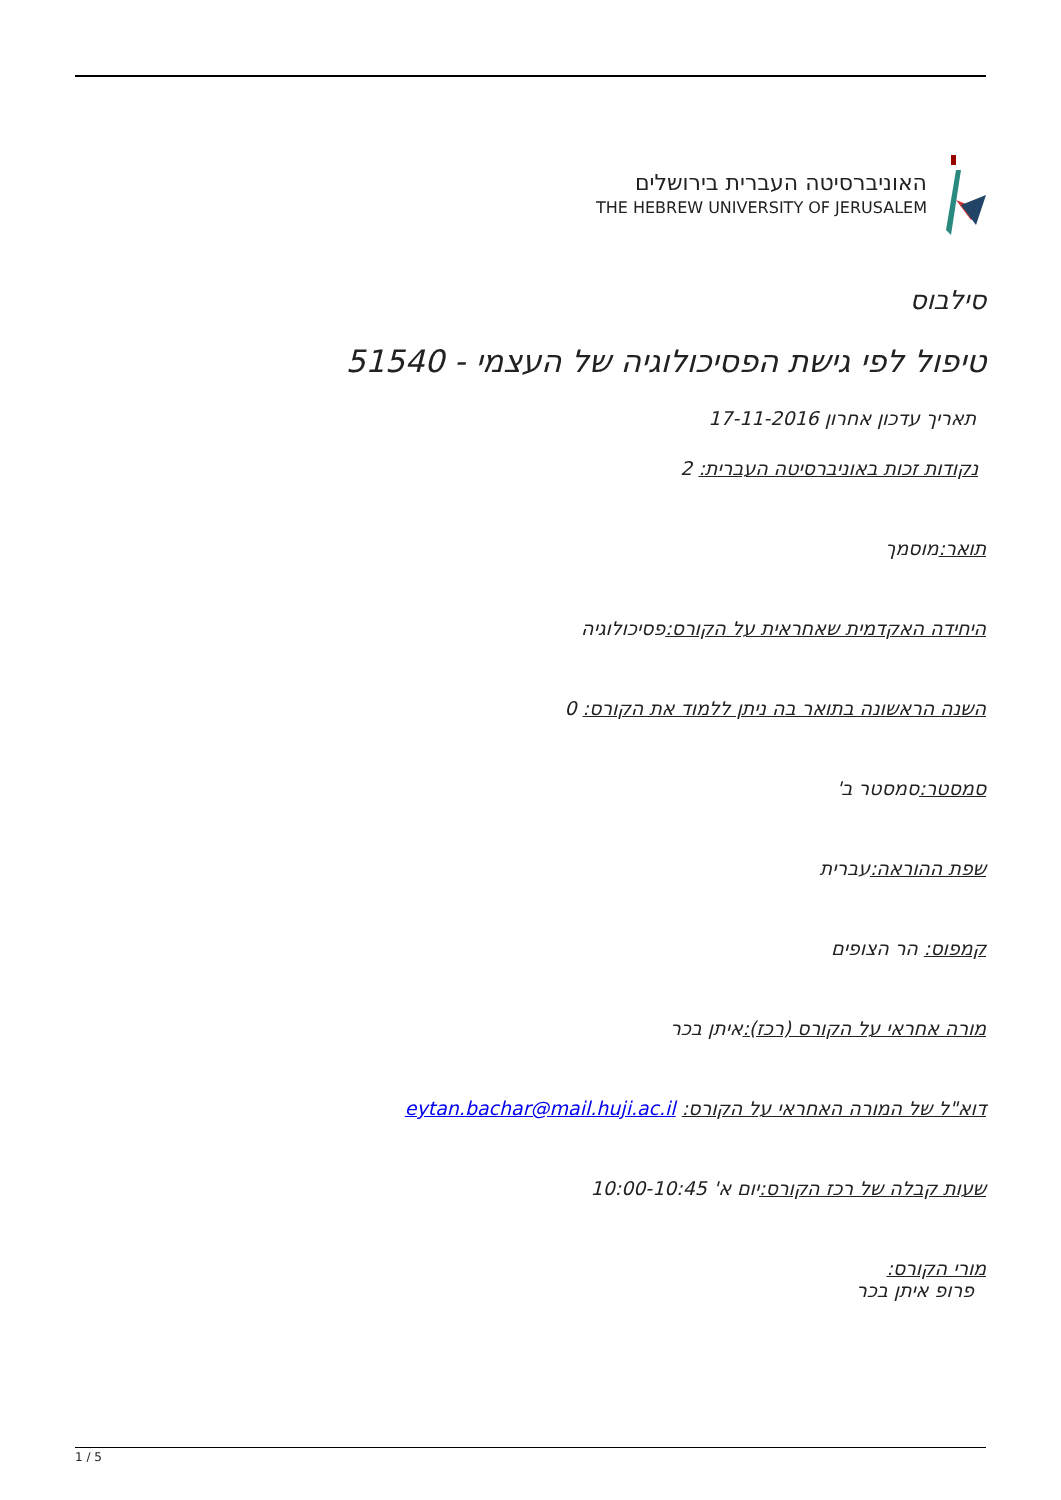האוניברסיטה העברית בירושלים
THE HEBREW UNIVERSITY OF JERUSALEM
סילבוס
טיפול לפי גישת הפסיכולוגיה של העצמי - 51540
תאריך עדכון אחרון 17-11-2016
נקודות זכות באוניברסיטה העברית: 2
תואר: מוסמך
היחידה האקדמית שאחראית על הקורס: פסיכולוגיה
השנה הראשונה בתואר בה ניתן ללמוד את הקורס: 0
סמסטר: סמסטר ב'
שפת ההוראה: עברית
קמפוס: הר הצופים
מורה אחראי על הקורס (רכז): איתן בכר
דוא"ל של המורה האחראי על הקורס: eytan.bachar@mail.huji.ac.il
שעות קבלה של רכז הקורס: יום א' 10:00-10:45
מורי הקורס:
פרופ איתן בכר
1 / 5